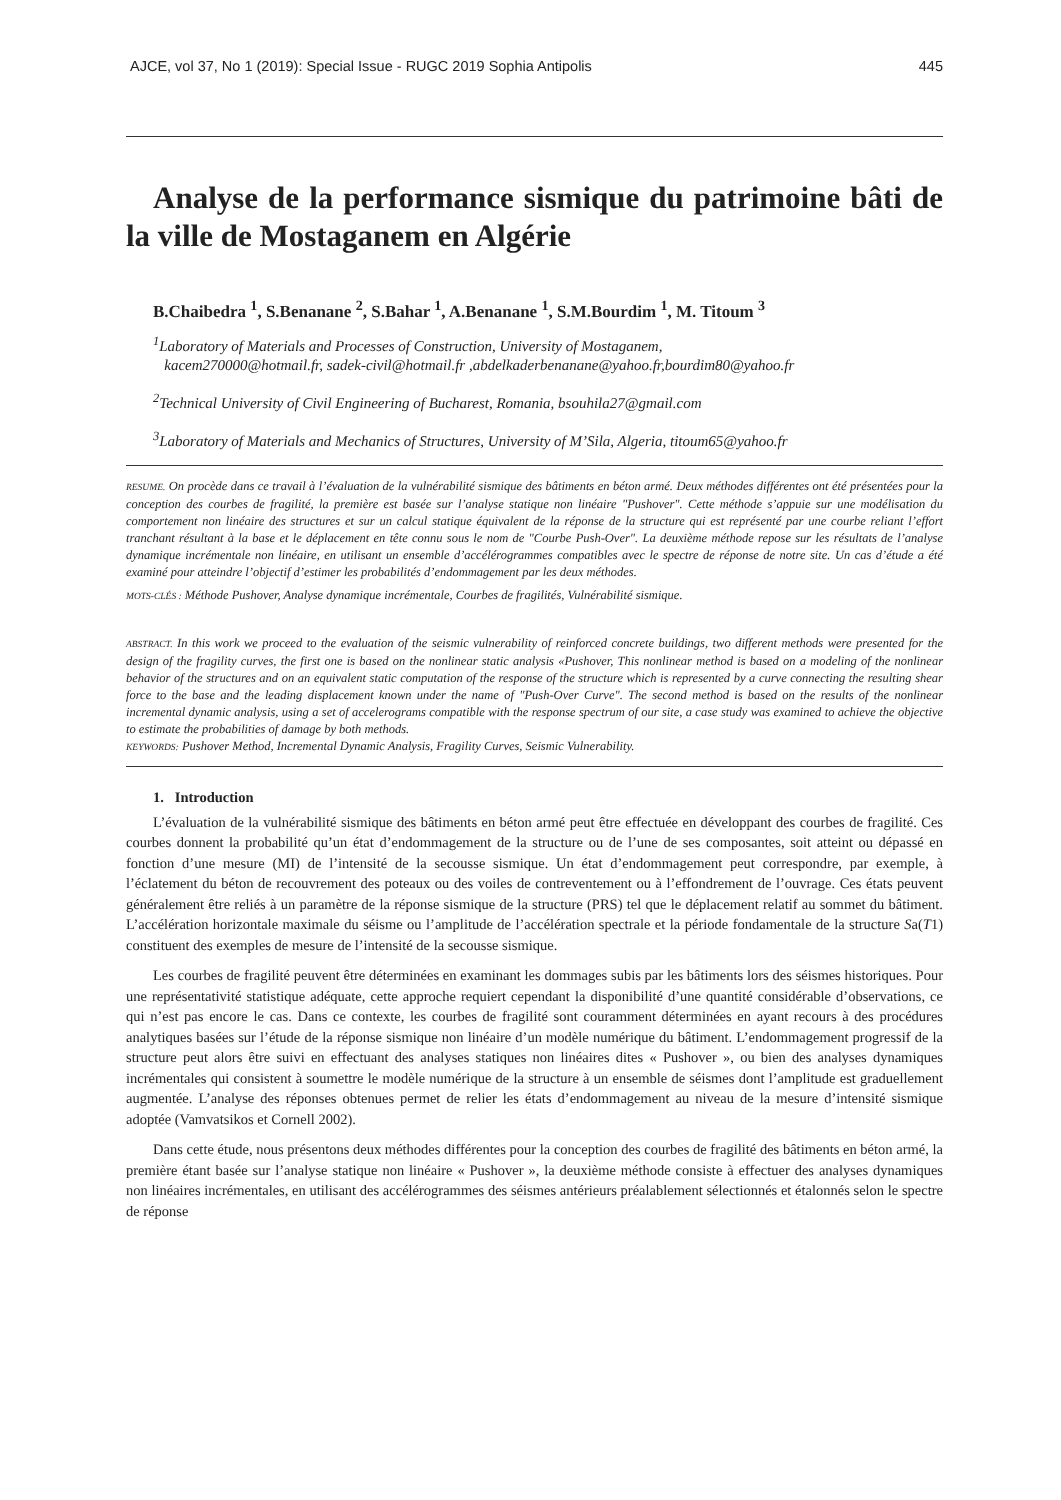AJCE, vol 37, No 1 (2019): Special Issue - RUGC 2019 Sophia Antipolis 445
Analyse de la performance sismique du patrimoine bâti de la ville de Mostaganem en Algérie
B.Chaibedra <sup>1</sup>, S.Benanane <sup>2</sup>, S.Bahar <sup>1</sup>, A.Benanane <sup>1</sup>, S.M.Bourdim <sup>1</sup>, M. Titoum <sup>3</sup>
<sup>1</sup> Laboratory of Materials and Processes of Construction, University of Mostaganem,
kacem270000@hotmail.fr, sadek-civil@hotmail.fr ,abdelkaderbenanane@yahoo.fr,bourdim80@yahoo.fr
<sup>2</sup> Technical University of Civil Engineering of Bucharest, Romania, bsouhila27@gmail.com
<sup>3</sup> Laboratory of Materials and Mechanics of Structures, University of M’Sila, Algeria, titoum65@yahoo.fr
RESUME. On procède dans ce travail à l’évaluation de la vulnérabilité sismique des bâtiments en béton armé. Deux méthodes différentes ont été présentées pour la conception des courbes de fragilité, la première est basée sur l’analyse statique non linéaire "Pushover". Cette méthode s’appuie sur une modélisation du comportement non linéaire des structures et sur un calcul statique équivalent de la réponse de la structure qui est représenté par une courbe reliant l’effort tranchant résultant à la base et le déplacement en tête connu sous le nom de "Courbe Push-Over". La deuxième méthode repose sur les résultats de l’analyse dynamique incrémentale non linéaire, en utilisant un ensemble d’accélérogrammes compatibles avec le spectre de réponse de notre site. Un cas d’étude a été examiné pour atteindre l’objectif d’estimer les probabilités d’endommagement par les deux méthodes.
MOTS-CLÉS : Méthode Pushover, Analyse dynamique incrémentale, Courbes de fragilités, Vulnérabilité sismique.
ABSTRACT. In this work we proceed to the evaluation of the seismic vulnerability of reinforced concrete buildings, two different methods were presented for the design of the fragility curves, the first one is based on the nonlinear static analysis «Pushover, This nonlinear method is based on a modeling of the nonlinear behavior of the structures and on an equivalent static computation of the response of the structure which is represented by a curve connecting the resulting shear force to the base and the leading displacement known under the name of "Push-Over Curve". The second method is based on the results of the nonlinear incremental dynamic analysis, using a set of accelerograms compatible with the response spectrum of our site, a case study was examined to achieve the objective to estimate the probabilities of damage by both methods.
KEYWORDS: Pushover Method, Incremental Dynamic Analysis, Fragility Curves, Seismic Vulnerability.
1. Introduction
L’évaluation de la vulnérabilité sismique des bâtiments en béton armé peut être effectuée en développant des courbes de fragilité. Ces courbes donnent la probabilité qu’un état d’endommagement de la structure ou de l’une de ses composantes, soit atteint ou dépassé en fonction d’une mesure (MI) de l’intensité de la secousse sismique. Un état d’endommagement peut correspondre, par exemple, à l’éclatement du béton de recouvrement des poteaux ou des voiles de contreventement ou à l’effondrement de l’ouvrage. Ces états peuvent généralement être reliés à un paramètre de la réponse sismique de la structure (PRS) tel que le déplacement relatif au sommet du bâtiment. L’accélération horizontale maximale du séisme ou l’amplitude de l’accélération spectrale et la période fondamentale de la structure Sa(T1) constituent des exemples de mesure de l’intensité de la secousse sismique.
Les courbes de fragilité peuvent être déterminées en examinant les dommages subis par les bâtiments lors des séismes historiques. Pour une représentativité statistique adéquate, cette approche requiert cependant la disponibilité d’une quantité considérable d’observations, ce qui n’est pas encore le cas. Dans ce contexte, les courbes de fragilité sont couramment déterminées en ayant recours à des procédures analytiques basées sur l’étude de la réponse sismique non linéaire d’un modèle numérique du bâtiment. L’endommagement progressif de la structure peut alors être suivi en effectuant des analyses statiques non linéaires dites « Pushover », ou bien des analyses dynamiques incrémentales qui consistent à soumettre le modèle numérique de la structure à un ensemble de séismes dont l’amplitude est graduellement augmentée. L’analyse des réponses obtenues permet de relier les états d’endommagement au niveau de la mesure d’intensité sismique adoptée (Vamvatsikos et Cornell 2002).
Dans cette étude, nous présentons deux méthodes différentes pour la conception des courbes de fragilité des bâtiments en béton armé, la première étant basée sur l’analyse statique non linéaire « Pushover », la deuxième méthode consiste à effectuer des analyses dynamiques non linéaires incrémentales, en utilisant des accélérogrammes des séismes antérieurs préalablement sélectionnés et étalonnés selon le spectre de réponse